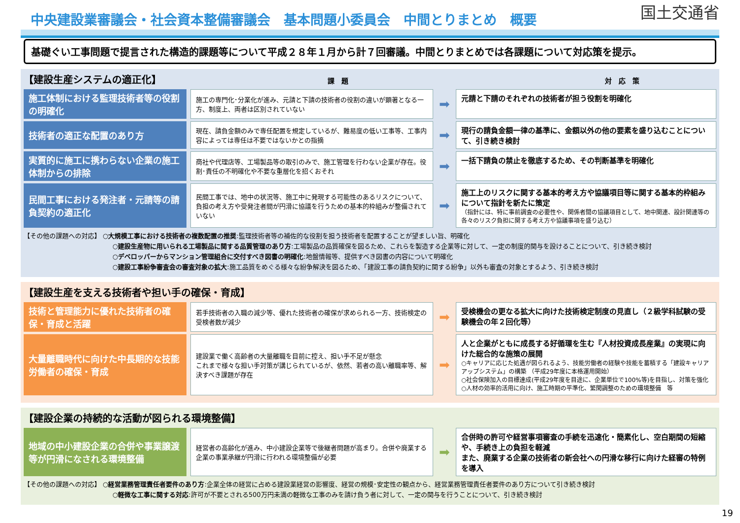中央建設業審議会・社会資本整備審議会　基本問題小委員会　中間とりまとめ　概要
国土交通省
基礎ぐい工事問題で提言された構造的課題等について平成２８年１月から計７回審議。中間とりまとめでは各課題について対応策を提示。
【建設生産システムの適正化】 課　題 対　応　策
施工体制における監理技術者等の役割の明確化
施工の専門化･分業化が進み、元請と下請の技術者の役割の違いが顕著となる一方、制度上、両者は区別されていない
➡
元請と下請のそれぞれの技術者が担う役割を明確化
技術者の適正な配置のあり方
現在、請負金額のみで専任配置を規定しているが、難易度の低い工事等、工事内容によっては専任は不要ではないかとの指摘
➡
現行の請負金額一律の基準に、金額以外の他の要素を盛り込むことについて、引き続き検討
実質的に施工に携わらない企業の施工体制からの排除
商社や代理店等、工場製品等の取引のみで、施工管理を行わない企業が存在。役割･責任の不明確化や不要な重層化を招くおそれ
➡
一括下請負の禁止を徹底するため、その判断基準を明確化
民間工事における発注者・元請等の請負契約の適正化
民間工事では、地中の状況等、施工中に発現する可能性のあるリスクについて、負担の考え方や受発注者間が円滑に協議を行うための基本的枠組みが整備されていない
➡
施工上のリスクに関する基本的考え方や協議項目等に関する基本的枠組みについて指針を新たに策定
（指針には、特に事前調査の必要性や、関係者間の協議項目として、地中関連、設計関連等の各々のリスク負担に関する考え方や協議事項を盛り込む）
【その他の課題への対応】 ○大規模工事における技術者の複数配置の推奨:監理技術者等の補佐的な役割を担う技術者を配置することが望ましい旨、明確化
○建設生産物に用いられる工場製品に関する品質管理のあり方:工場製品の品質確保を図るため、これらを製造する企業等に対して、一定の制度的関与を設けることについて、引き続き検討
○デベロッパーからマンション管理組合に交付すべき図書の明確化:地盤情報等、提供すべき図書の内容について明確化
○建設工事紛争審査会の審査対象の拡大:施工品質をめぐる様々な紛争解決を図るため、「建設工事の請負契約に関する紛争」以外も審査の対象とするよう、引き続き検討
【建設生産を支える技術者や担い手の確保・育成】
技術と管理能力に優れた技術者の確保・育成と活躍
若手技術者の入職の減少等、優れた技術者の確保が求められる一方、技術検定の受検者数が減少
➡
受検機会の更なる拡大に向けた技術検定制度の見直し（２級学科試験の受験機会の年２回化等）
大量離職時代に向けた中長期的な技能労働者の確保・育成
建設業で働く高齢者の大量離職を目前に控え、担い手不足が懸念
これまで様々な担い手対策が講じられているが、依然、若者の高い離職率等、解決すべき課題が存在
➡
人と企業がともに成長する好循環を生む『人材投資成長産業』の実現に向けた総合的な施策の展開
○キャリアに応じた処遇が図られるよう、技能労働者の経験や技能を蓄積する「建設キャリアアップシステム」の構築 （平成29年度に本格運用開始）
○社会保険加入の目標達成(平成29年度を目途に、企業単位で100%等)を目指し、対策を強化
○人材の効率的活用に向け、施工時期の平準化、繁閑調整のための環境整備　等
【建設企業の持続的な活動が図られる環境整備】
地域の中小建設企業の合併や事業譲渡等が円滑になされる環境整備
経営者の高齢化が進み、中小建設企業等で後継者問題が高まり。合併や廃業する企業の事業承継が円滑に行われる環境整備が必要
➡
合併時の許可や経営事項審査の手続を迅速化・簡素化し、空白期間の短縮や、手続き上の負担を軽減
また、廃業する企業の技術者の新会社への円滑な移行に向けた経審の特例を導入
【その他の課題への対応】 ○経営業務管理責任者要件のあり方:企業全体の経営に占める建設業経営の影響度、経営の規模･安定性の観点から、経営業務管理責任者要件のあり方について引き続き検討
○軽微な工事に関する対応:許可が不要とされる500万円未満の軽微な工事のみを請け負う者に対して、一定の関与を行うことについて、引き続き検討
19